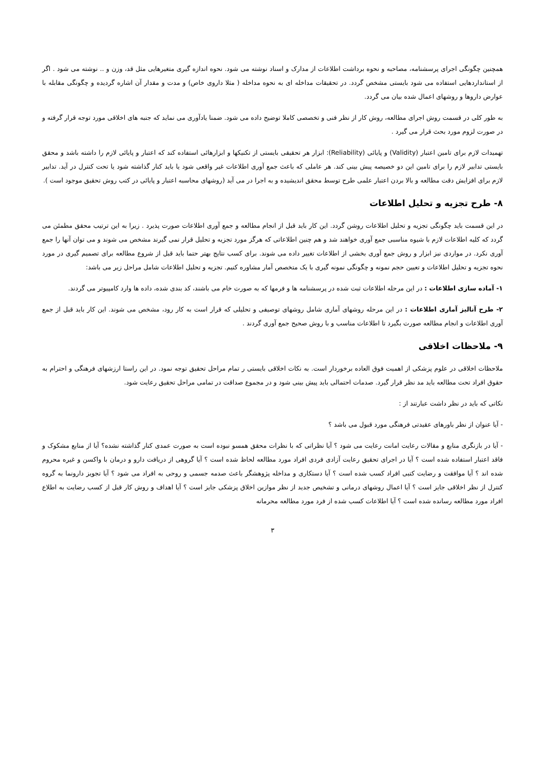همچنین چگونگی اجرای پرسشنامه، مصاحبه و نحوه برداشت اطلاعات از مدارک و اسناد نوشته می شود. نحوه اندازه گیری متغیرهایی مثل قد، وزن و .. نوشته می شود . اگر از استانداردهایی استفاده می شود بایستی مشخص گردد. در تحقیقات مداخله ای به نحوه مداخله ( مثلا داروی خاص) و مدت و مقدار آن اشاره گردیده و چگونگی مقابله با عوارض داروها و روشهای اعمال شده بیان می گردد.
به طور کلی در قسمت روش اجرای مطالعه، روش کار از نظر فنی و تخصصی کاملا توضیح داده می شود. ضمنا یادآوری می نماید که جنبه های اخلاقی مورد توجه قرار گرفته و در صورت لزوم مورد بحث قرار می گیرد .
تهمیدات لازم برای تامین اعتبار (Validity) و پایائی (Reliability): ابزار هر تحقیقی بایستی از تکنیکها و ابزارهائی استفاده کند که اعتبار و پایائی لازم را داشته باشد و محقق بایستی تدابیر لازم را برای تامین این دو خصیصه پیش بینی کند. هر عاملی که باعث جمع آوری اطلاعات غیر واقعی شود یا باید کنار گذاشته شود یا تحت کنترل در آید. تدابیر لازم برای افزایش دقت مطالعه و بالا بردن اعتبار علمی طرح توسط محقق اندیشیده و به اجرا در می آید (روشهای محاسبه اعتبار و پایائی در کتب روش تحقیق موجود است ).
۸- طرح تجزیه و تحلیل اطلاعات
در این قسمت باید چگونگی تجزیه و تحلیل اطلاعات روشن گردد. این کار باید قبل از انجام مطالعه و جمع آوری اطلاعات صورت پذیرد . زیرا به این ترتیب محقق مطمئن می گردد که کلیه اطلاعات لازم با شیوه مناسبی جمع آوری خواهند شد و هم چنین اطلاعاتی که هرگز مورد تجزیه و تحلیل قرار نمی گیرند مشخص می شوند و می توان آنها را جمع آوری نکرد. در مواردی نیز ابزار و روش جمع آوری بخشی از اطلاعات تغییر داده می شوند. برای کسب نتایج بهتر حتما باید قبل از شروع مطالعه برای تصمیم گیری در مورد نحوه تجزیه و تحلیل اطلاعات و تعیین حجم نمونه و چگونگی نمونه گیری با یک متخصص آمار مشاوره کنیم. تجزیه و تحلیل اطلاعات شامل مراحل زیر می باشد:
۱- آماده سازی اطلاعات : در این مرحله اطلاعات ثبت شده در پرسشنامه ها و فرمها که به صورت خام می باشند، کد بندی شده، داده ها وارد کامپیوتر می گردند.
۲- طرح آنالیز آماری اطلاعات : در این مرحله روشهای آماری شامل روشهای توصیفی و تحلیلی که قرار است به کار رود، مشخص می شوند. این کار باید قبل از جمع آوری اطلاعات و انجام مطالعه صورت بگیرد تا اطلاعات مناسب و با روش صحیح جمع آوری گردند .
۹- ملاحظات اخلاقی
ملاحظات اخلاقی در علوم پزشکی از اهمیت فوق العاده برخوردار است. به نکات اخلاقی بایستی ر تمام مراحل تحقیق توجه نمود. در این راستا ارزشهای فرهنگی و احترام به حقوق افراد تحت مطالعه باید مد نظر قرار گیرد. صدمات احتمالی باید پیش بینی شود و در مجموع صداقت در تمامی مراحل تحقیق رعایت شود.
نکاتی که باید در نظر داشت عبارتند از :
- آیا عنوان از نظر باورهای عقیدتی فرهنگی مورد قبول می باشد ؟
- آیا در بازنگری منابع و مقالات رعایت امانت رعایت می شود ؟ آیا نظراتی که با نظرات محقق همسو نبوده است به صورت عمدی کنار گذاشته نشده؟ آیا از منابع مشکوک و فاقد اعتبار استفاده شده است ؟ آیا در اجرای تحقیق رعایت آزادی فردی افراد مورد مطالعه لحاظ شده است ؟ آیا گروهی از دریافت دارو و درمان با واکسن و غیره محروم شده اند ؟ آیا موافقت و رضایت کتبی افراد کسب شده است ؟ آیا دستکاری و مداخله پژوهشگر باعث صدمه جسمی و روحی به افراد می شود ؟ آیا تجویز دارونما به گروه کنترل از نظر اخلاقی جایز است ؟ آیا اعمال روشهای درمانی و تشخیص جدید از نظر موازین اخلاق پزشکی جایز است ؟ آیا اهداف و روش کار قبل از کسب رضایت به اطلاع افراد مورد مطالعه رسانده شده است ؟ آیا اطلاعات کسب شده از فرد مورد مطالعه محرمانه
۳